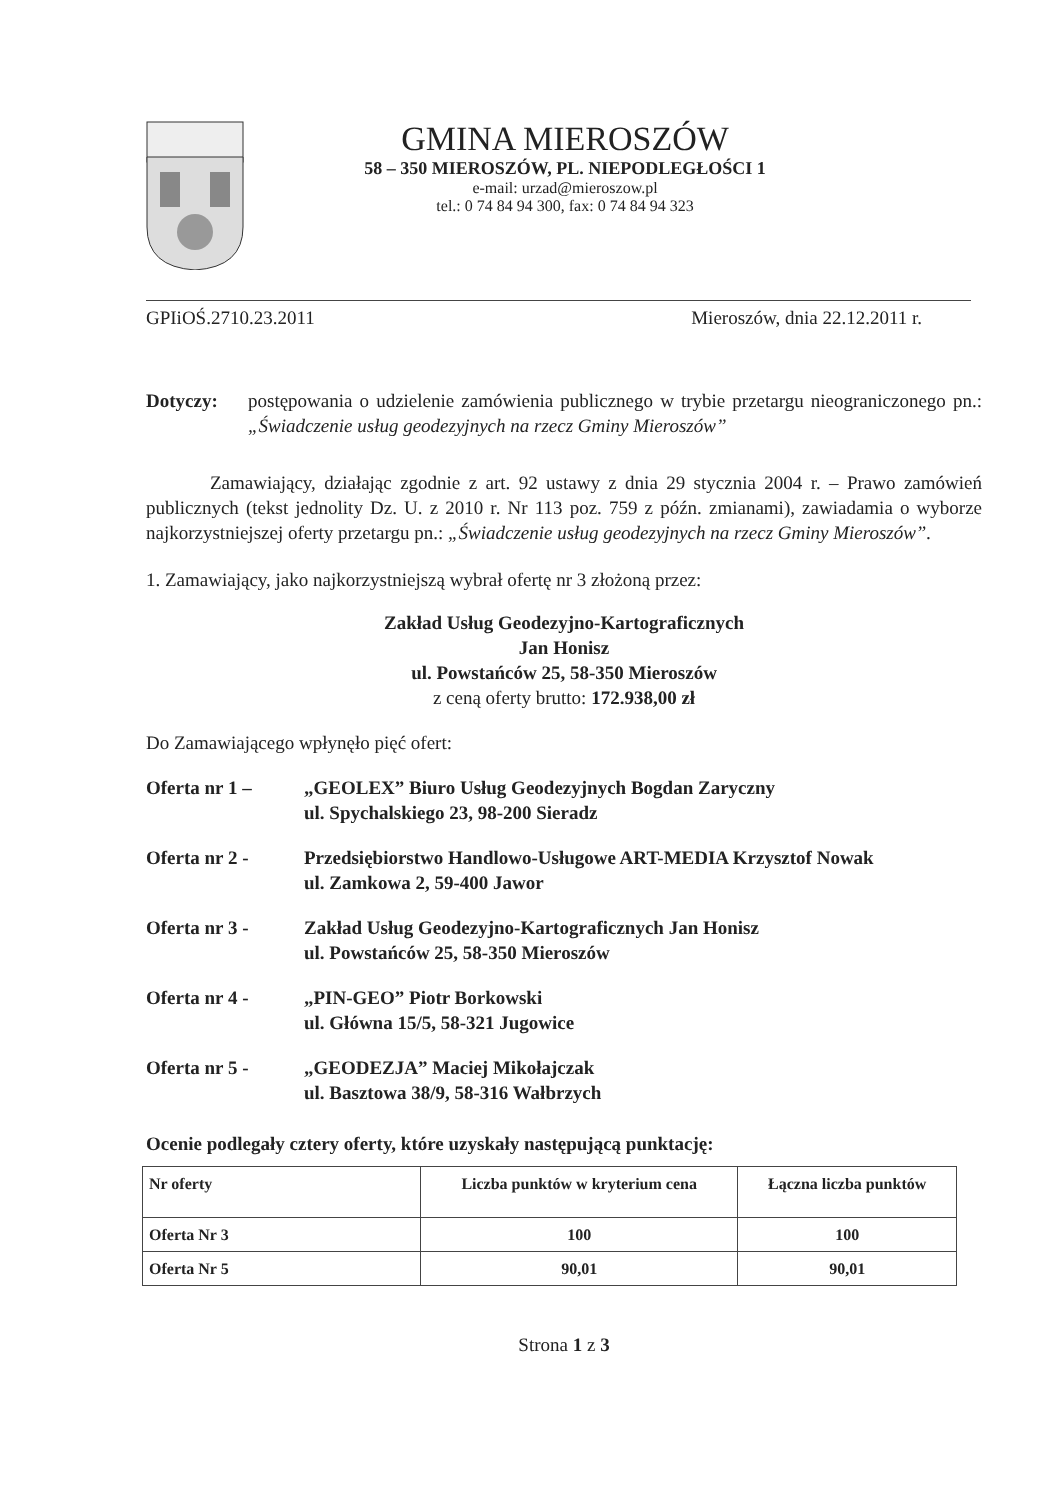GMINA MIEROSZÓW
58 – 350 MIEROSZÓW, PL. NIEPODLEGŁOŚCI 1
e-mail: urzad@mieroszow.pl
tel.: 0 74 84 94 300, fax: 0 74 84 94 323
GPIiOŚ.2710.23.2011 Mieroszów, dnia 22.12.2011 r.
Dotyczy: postępowania o udzielenie zamówienia publicznego w trybie przetargu nieograniczonego pn.: „Świadczenie usług geodezyjnych na rzecz Gminy Mieroszów”
Zamawiający, działając zgodnie z art. 92 ustawy z dnia 29 stycznia 2004 r. – Prawo zamówień publicznych (tekst jednolity Dz. U. z 2010 r. Nr 113 poz. 759 z późn. zmianami), zawiadamia o wyborze najkorzystniejszej oferty przetargu pn.: „Świadczenie usług geodezyjnych na rzecz Gminy Mieroszów”.
1. Zamawiający, jako najkorzystniejszą wybrał ofertę nr 3 złożoną przez:
Zakład Usług Geodezyjno-Kartograficznych
Jan Honisz
ul. Powstańców 25, 58-350 Mieroszów
z ceną oferty brutto: 172.938,00 zł
Do Zamawiającego wpłynęło pięć ofert:
Oferta nr 1 – „GEOLEX” Biuro Usług Geodezyjnych Bogdan Zaryczny
ul. Spychalskiego 23, 98-200 Sieradz
Oferta nr 2 - Przedsiębiorstwo Handlowo-Usługowe ART-MEDIA Krzysztof Nowak
ul. Zamkowa 2, 59-400 Jawor
Oferta nr 3 - Zakład Usług Geodezyjno-Kartograficznych Jan Honisz
ul. Powstańców 25, 58-350 Mieroszów
Oferta nr 4 - „PIN-GEO” Piotr Borkowski
ul. Główna 15/5, 58-321 Jugowice
Oferta nr 5 - „GEODEZJA” Maciej Mikołajczak
ul. Basztowa 38/9, 58-316 Wałbrzych
Ocenie podlegały cztery oferty, które uzyskały następującą punktację:
| Nr oferty | Liczba punktów w kryterium cena | Łączna liczba punktów |
| --- | --- | --- |
| Oferta Nr 3 | 100 | 100 |
| Oferta Nr 5 | 90,01 | 90,01 |
Strona 1 z 3